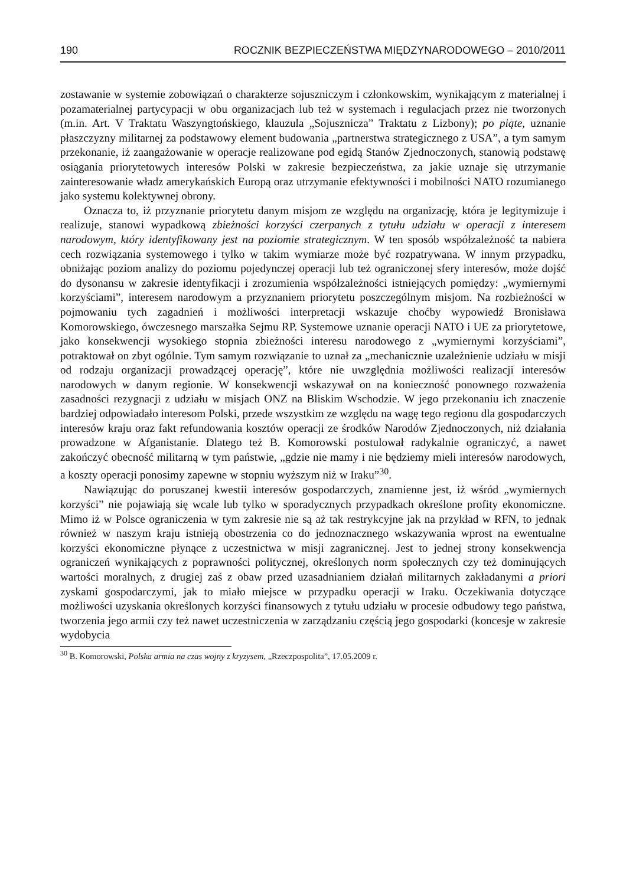190 ROCZNIK BEZPIECZEŃSTWA MIĘDZYNARODOWEGO – 2010/2011
zostawanie w systemie zobowiązań o charakterze sojuszniczym i członkowskim, wynikającym z materialnej i pozamaterialnej partycypacji w obu organizacjach lub też w systemach i regulacjach przez nie tworzonych (m.in. Art. V Traktatu Waszyngtońskiego, klauzula „Sojusznicza” Traktatu z Lizbony); po piąte, uznanie płaszczyzny militarnej za podstawowy element budowania „partnerstwa strategicznego z USA”, a tym samym przekonanie, iż zaangażowanie w operacje realizowane pod egidą Stanów Zjednoczonych, stanowią podstawę osiągania priorytetowych interesów Polski w zakresie bezpieczeństwa, za jakie uznaje się utrzymanie zainteresowanie władz amerykańskich Europą oraz utrzymanie efektywności i mobilności NATO rozumianego jako systemu kolektywnej obrony.
Oznacza to, iż przyznanie priorytetu danym misjom ze względu na organizację, która je legitymizuje i realizuje, stanowi wypadkową zbieżności korzyści czerpanych z tytułu udziału w operacji z interesem narodowym, który identyfikowany jest na poziomie strategicznym. W ten sposób współzależność ta nabiera cech rozwiązania systemowego i tylko w takim wymiarze może być rozpatrywana. W innym przypadku, obniżając poziom analizy do poziomu pojedynczej operacji lub też ograniczonej sfery interesów, może dojść do dysonansu w zakresie identyfikacji i zrozumienia współzależności istniejących pomiędzy: „wymiernymi korzyściami”, interesem narodowym a przyznaniem priorytetu poszczególnym misjom. Na rozbieżności w pojmowaniu tych zagadnień i możliwości interpretacji wskazuje choćby wypowiedź Bronisława Komorowskiego, ówczesnego marszałka Sejmu RP. Systemowe uznanie operacji NATO i UE za priorytetowe, jako konsekwencji wysokiego stopnia zbieżności interesu narodowego z „wymiernymi korzyściami”, potraktował on zbyt ogólnie. Tym samym rozwiązanie to uznał za „mechanicznie uzależnienie udziału w misji od rodzaju organizacji prowadzącej operację”, które nie uwzględnia możliwości realizacji interesów narodowych w danym regionie. W konsekwencji wskazywał on na konieczność ponownego rozważenia zasadności rezygnacji z udziału w misjach ONZ na Bliskim Wschodzie. W jego przekonaniu ich znaczenie bardziej odpowiadało interesom Polski, przede wszystkim ze względu na wagę tego regionu dla gospodarczych interesów kraju oraz fakt refundowania kosztów operacji ze środków Narodów Zjednoczonych, niż działania prowadzone w Afganistanie. Dlatego też B. Komorowski postulował radykalnie ograniczyć, a nawet zakończyć obecność militarną w tym państwie, „gdzie nie mamy i nie będziemy mieli interesów narodowych, a koszty operacji ponosimy zapewne w stopniu wyższym niż w Iraku”<sup>30</sup>.
Nawiązując do poruszanej kwestii interesów gospodarczych, znamienne jest, iż wśród „wymiernych korzyści” nie pojawiają się wcale lub tylko w sporadycznych przypadkach określone profity ekonomiczne. Mimo iż w Polsce ograniczenia w tym zakresie nie są aż tak restrykcyjne jak na przykład w RFN, to jednak również w naszym kraju istnieją obostrzenia co do jednoznacznego wskazywania wprost na ewentualne korzyści ekonomiczne płynące z uczestnictwa w misji zagranicznej. Jest to jednej strony konsekwencja ograniczeń wynikających z poprawności politycznej, określonych norm społecznych czy też dominujących wartości moralnych, z drugiej zaś z obaw przed uzasadnianiem działań militarnych zakładanymi a priori zyskami gospodarczymi, jak to miało miejsce w przypadku operacji w Iraku. Oczekiwania dotyczące możliwości uzyskania określonych korzyści finansowych z tytułu udziału w procesie odbudowy tego państwa, tworzenia jego armii czy też nawet uczestniczenia w zarządzaniu częścią jego gospodarki (koncesje w zakresie wydobycia
<sup>30</sup> B. Komorowski, Polska armia na czas wojny z kryzysem, „Rzeczpospolita”, 17.05.2009 r.